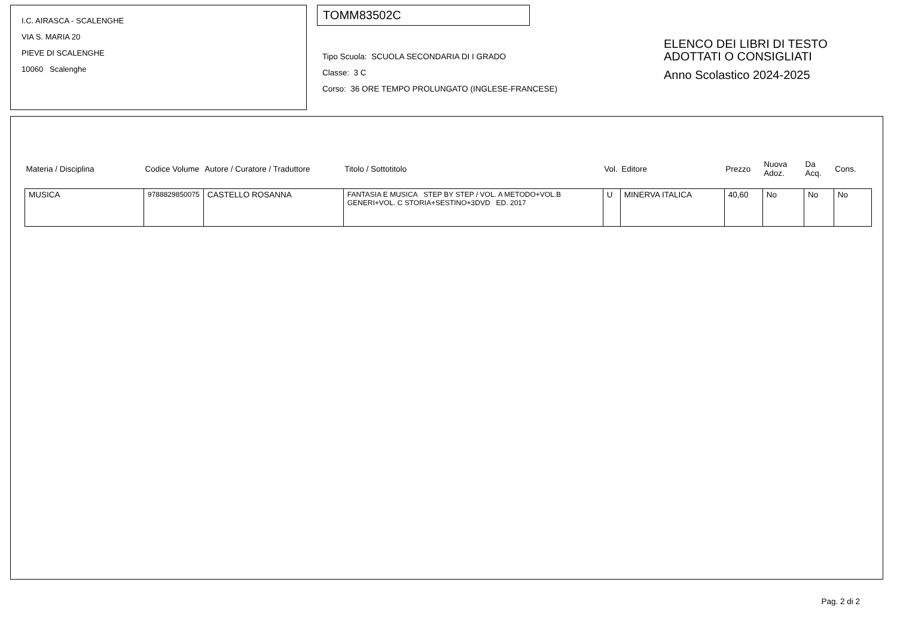I.C. AIRASCA - SCALENGHE
VIA S. MARIA 20
PIEVE DI SCALENGHE
10060 Scalenghe
TOMM83502C
Tipo Scuola: SCUOLA SECONDARIA DI I GRADO
Classe: 3 C
Corso: 36 ORE TEMPO PROLUNGATO (INGLESE-FRANCESE)
ELENCO DEI LIBRI DI TESTO
ADOTTATI O CONSIGLIATI
Anno Scolastico 2024-2025
| Materia / Disciplina | Codice Volume | Autore / Curatore / Traduttore | Titolo / Sottotitolo | Vol. | Editore | Prezzo | Nuova Adoz. | Da Acq. | Cons. |
| --- | --- | --- | --- | --- | --- | --- | --- | --- | --- |
| MUSICA | 9788829850075 | CASTELLO ROSANNA | FANTASIA E MUSICA STEP BY STEP / VOL. A METODO+VOL.B GENERI+VOL. C STORIA+SESTINO+3DVD ED. 2017 | U | MINERVA ITALICA | 40,60 | No | No | No |
Pag. 2 di 2